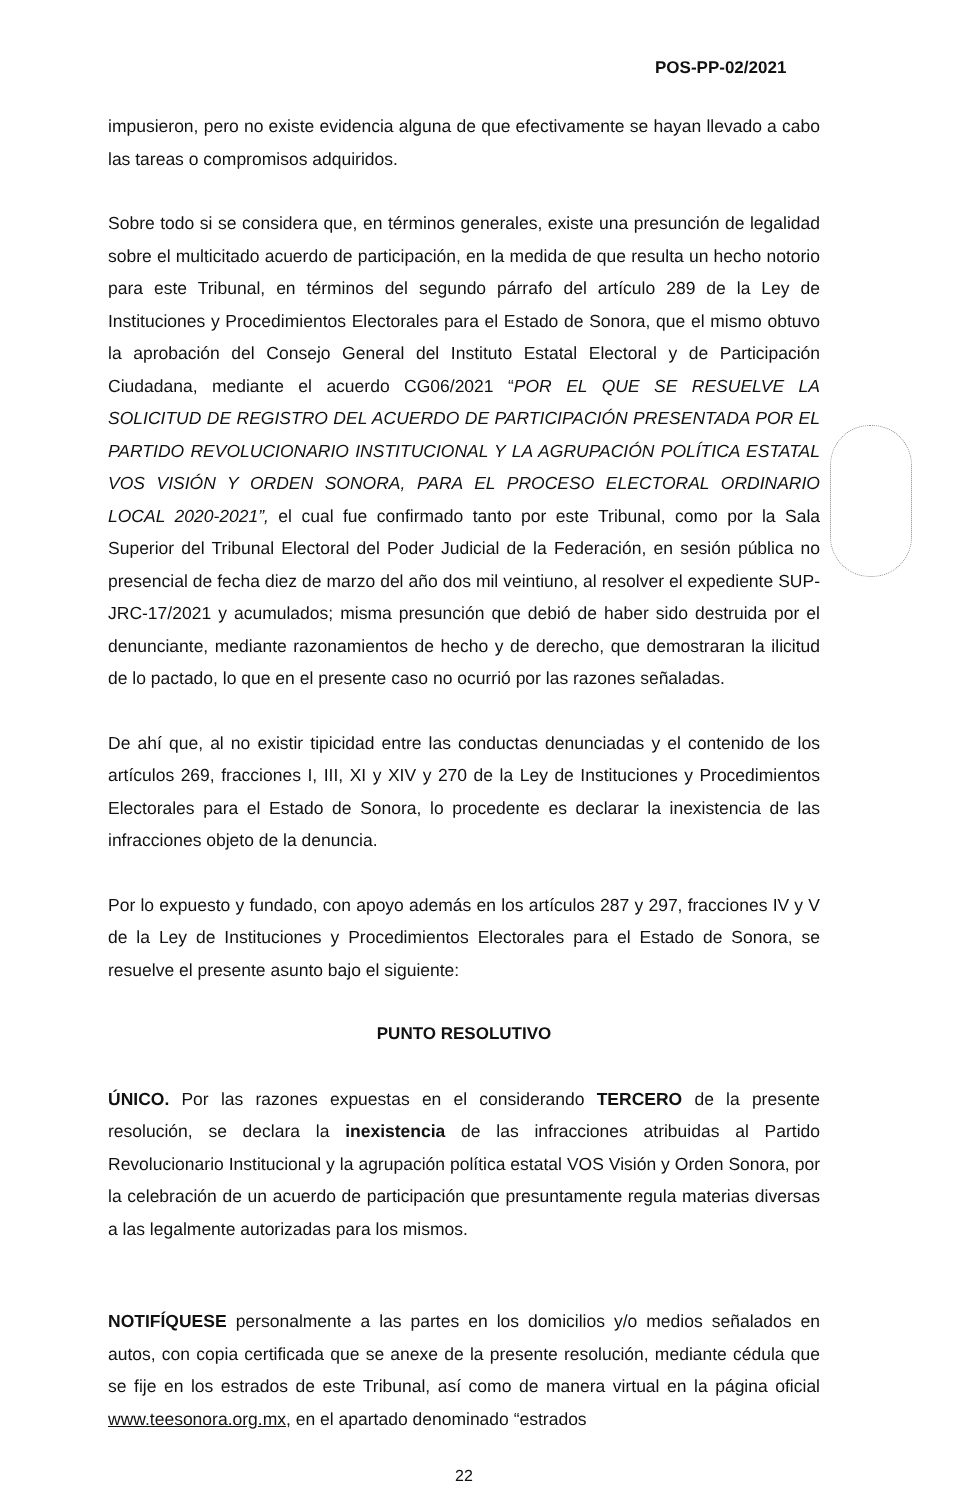POS-PP-02/2021
impusieron, pero no existe evidencia alguna de que efectivamente se hayan llevado a cabo las tareas o compromisos adquiridos.
Sobre todo si se considera que, en términos generales, existe una presunción de legalidad sobre el multicitado acuerdo de participación, en la medida de que resulta un hecho notorio para este Tribunal, en términos del segundo párrafo del artículo 289 de la Ley de Instituciones y Procedimientos Electorales para el Estado de Sonora, que el mismo obtuvo la aprobación del Consejo General del Instituto Estatal Electoral y de Participación Ciudadana, mediante el acuerdo CG06/2021 “POR EL QUE SE RESUELVE LA SOLICITUD DE REGISTRO DEL ACUERDO DE PARTICIPACIÓN PRESENTADA POR EL PARTIDO REVOLUCIONARIO INSTITUCIONAL Y LA AGRUPACIÓN POLÍTICA ESTATAL VOS VISIÓN Y ORDEN SONORA, PARA EL PROCESO ELECTORAL ORDINARIO LOCAL 2020-2021”, el cual fue confirmado tanto por este Tribunal, como por la Sala Superior del Tribunal Electoral del Poder Judicial de la Federación, en sesión pública no presencial de fecha diez de marzo del año dos mil veintiuno, al resolver el expediente SUP-JRC-17/2021 y acumulados; misma presunción que debió de haber sido destruida por el denunciante, mediante razonamientos de hecho y de derecho, que demostraran la ilicitud de lo pactado, lo que en el presente caso no ocurrió por las razones señaladas.
De ahí que, al no existir tipicidad entre las conductas denunciadas y el contenido de los artículos 269, fracciones I, III, XI y XIV y 270 de la Ley de Instituciones y Procedimientos Electorales para el Estado de Sonora, lo procedente es declarar la inexistencia de las infracciones objeto de la denuncia.
Por lo expuesto y fundado, con apoyo además en los artículos 287 y 297, fracciones IV y V de la Ley de Instituciones y Procedimientos Electorales para el Estado de Sonora, se resuelve el presente asunto bajo el siguiente:
PUNTO RESOLUTIVO
ÚNICO. Por las razones expuestas en el considerando TERCERO de la presente resolución, se declara la inexistencia de las infracciones atribuidas al Partido Revolucionario Institucional y la agrupación política estatal VOS Visión y Orden Sonora, por la celebración de un acuerdo de participación que presuntamente regula materias diversas a las legalmente autorizadas para los mismos.
NOTIFÍQUESE personalmente a las partes en los domicilios y/o medios señalados en autos, con copia certificada que se anexe de la presente resolución, mediante cédula que se fije en los estrados de este Tribunal, así como de manera virtual en la página oficial www.teesonora.org.mx, en el apartado denominado “estrados
22